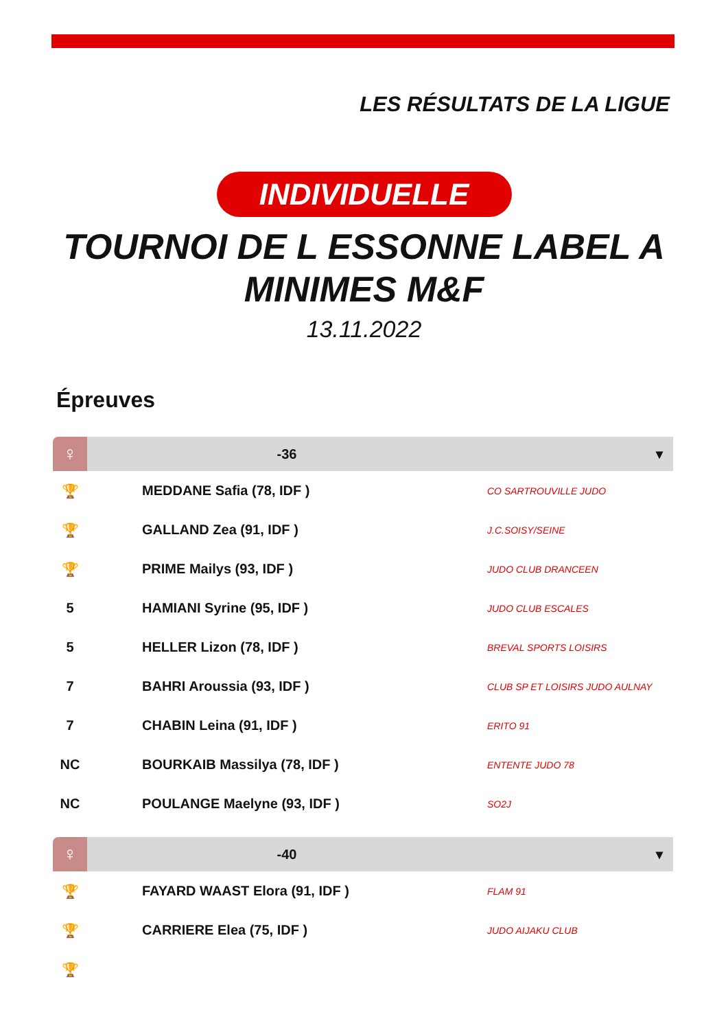LES RÉSULTATS DE LA LIGUE
INDIVIDUELLE
TOURNOI DE L ESSONNE LABEL A
MINIMES M&F
13.11.2022
Épreuves
| ♀ | -36 | ▾ |
| 🏆 | MEDDANE Safia (78, IDF ) | CO SARTROUVILLE JUDO |
| 🏆 | GALLAND Zea (91, IDF ) | J.C.SOISY/SEINE |
| 🏆 | PRIME Mailys (93, IDF ) | JUDO CLUB DRANCEEN |
| 5 | HAMIANI Syrine (95, IDF ) | JUDO CLUB ESCALES |
| 5 | HELLER Lizon (78, IDF ) | BREVAL SPORTS LOISIRS |
| 7 | BAHRI Aroussia (93, IDF ) | CLUB SP ET LOISIRS JUDO AULNAY |
| 7 | CHABIN Leina (91, IDF ) | ERITO 91 |
| NC | BOURKAIB Massilya (78, IDF ) | ENTENTE JUDO 78 |
| NC | POULANGE Maelyne (93, IDF ) | SO2J |
| ♀ | -40 | ▾ |
| 🏆 | FAYARD WAAST Elora (91, IDF ) | FLAM 91 |
| 🏆 | CARRIERE Elea (75, IDF ) | JUDO AIJAKU CLUB |
| 🏆 | | |